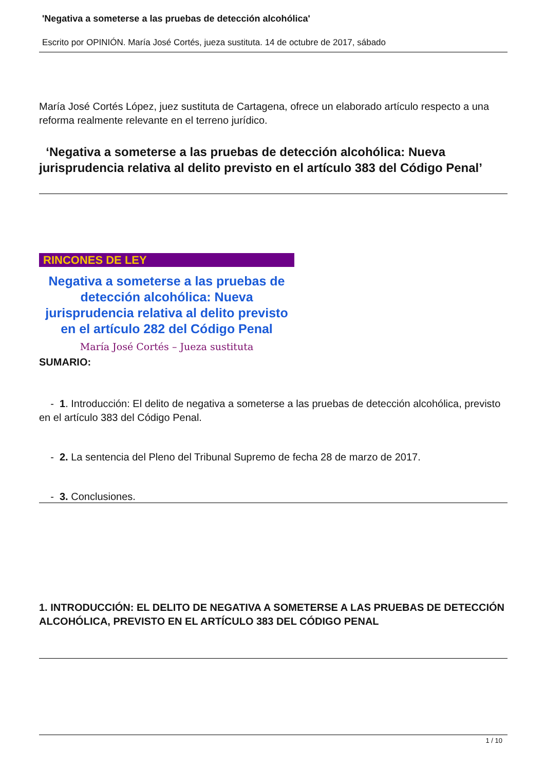'Negativa a someterse a las pruebas de detección alcohólica'
Escrito por OPINIÓN. María José Cortés, jueza sustituta. 14 de octubre de 2017, sábado
María José Cortés López, juez sustituta de Cartagena, ofrece un elaborado artículo respecto a una reforma realmente relevante en el terreno jurídico.
‘Negativa a someterse a las pruebas de detección alcohólica: Nueva jurisprudencia relativa al delito previsto en el artículo 383 del Código Penal’
RINCONES DE LEY
Negativa a someterse a las pruebas de detección alcohólica: Nueva jurisprudencia relativa al delito previsto en el artículo 282 del Código Penal
María José Cortés – Jueza sustituta
SUMARIO:
- 1. Introducción: El delito de negativa a someterse a las pruebas de detección alcohólica, previsto en el artículo 383 del Código Penal.
- 2. La sentencia del Pleno del Tribunal Supremo de fecha 28 de marzo de 2017.
- 3. Conclusiones.
1. INTRODUCCIÓN: EL DELITO DE NEGATIVA A SOMETERSE A LAS PRUEBAS DE DETECCIÓN ALCOHÓLICA, PREVISTO EN EL ARTÍCULO 383 DEL CÓDIGO PENAL
1 / 10